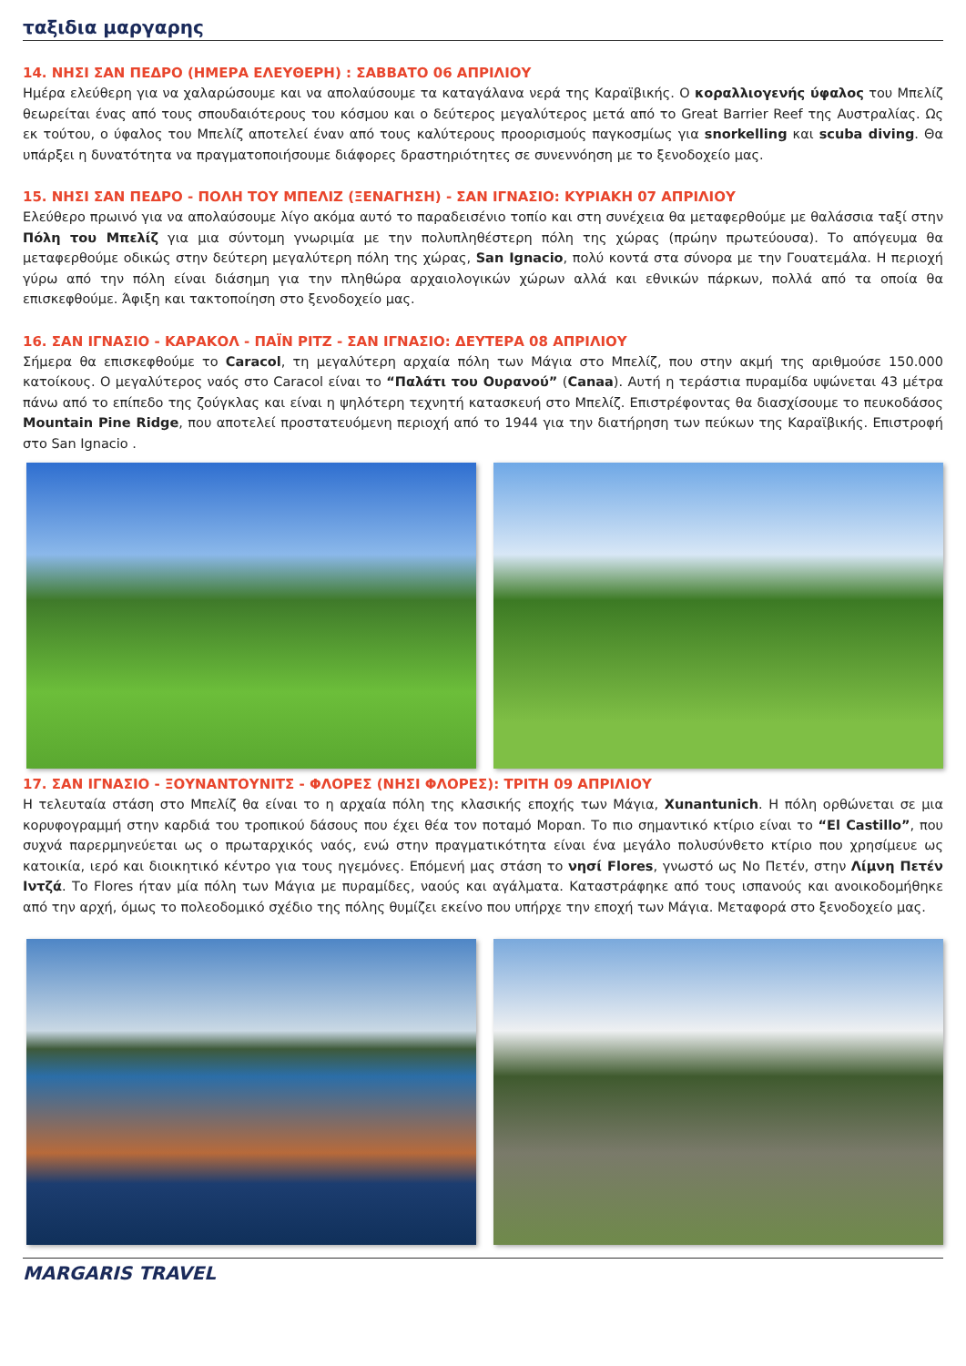ταξιδια μαργαρης
14. ΝΗΣΙ ΣΑΝ ΠΕΔΡΟ (ΗΜΕΡΑ ΕΛΕΥΘΕΡΗ) : ΣΑΒΒΑΤΟ 06 ΑΠΡΙΛΙΟΥ
Ημέρα ελεύθερη για να χαλαρώσουμε και να απολαύσουμε τα καταγάλανα νερά της Καραϊβικής. Ο κοραλλιογενής ύφαλος του Μπελίζ θεωρείται ένας από τους σπουδαιότερους του κόσμου και ο δεύτερος μεγαλύτερος μετά από το Great Barrier Reef της Αυστραλίας. Ως εκ τούτου, ο ύφαλος του Μπελίζ αποτελεί έναν από τους καλύτερους προορισμούς παγκοσμίως για snorkelling και scuba diving. Θα υπάρξει η δυνατότητα να πραγματοποιήσουμε διάφορες δραστηριότητες σε συνεννόηση με το ξενοδοχείο μας.
15. ΝΗΣΙ ΣΑΝ ΠΕΔΡΟ - ΠΟΛΗ ΤΟΥ ΜΠΕΛΙΖ (ΞΕΝΑΓΗΣΗ) - ΣΑΝ ΙΓΝΑΣΙΟ: ΚΥΡΙΑΚΗ 07 ΑΠΡΙΛΙΟΥ
Ελεύθερο πρωινό για να απολαύσουμε λίγο ακόμα αυτό το παραδεισένιο τοπίο και στη συνέχεια θα μεταφερθούμε με θαλάσσια ταξί στην Πόλη του Μπελίζ για μια σύντομη γνωριμία με την πολυπληθέστερη πόλη της χώρας (πρώην πρωτεύουσα). Το απόγευμα θα μεταφερθούμε οδικώς στην δεύτερη μεγαλύτερη πόλη της χώρας, San Ignacio, πολύ κοντά στα σύνορα με την Γουατεμάλα. Η περιοχή γύρω από την πόλη είναι διάσημη για την πληθώρα αρχαιολογικών χώρων αλλά και εθνικών πάρκων, πολλά από τα οποία θα επισκεφθούμε. Άφιξη και τακτοποίηση στο ξενοδοχείο μας.
16. ΣΑΝ ΙΓΝΑΣΙΟ - ΚΑΡΑΚΟΛ - ΠΑΪΝ ΡΙΤΖ - ΣΑΝ ΙΓΝΑΣΙΟ: ΔΕΥΤΕΡΑ 08 ΑΠΡΙΛΙΟΥ
Σήμερα θα επισκεφθούμε το Caracol, τη μεγαλύτερη αρχαία πόλη των Μάγια στο Μπελίζ, που στην ακμή της αριθμούσε 150.000 κατοίκους. Ο μεγαλύτερος ναός στο Caracol είναι το “Παλάτι του Ουρανού” (Canaa). Αυτή η τεράστια πυραμίδα υψώνεται 43 μέτρα πάνω από το επίπεδο της ζούγκλας και είναι η ψηλότερη τεχνητή κατασκευή στο Μπελίζ. Επιστρέφοντας θα διασχίσουμε το πευκοδάσος Mountain Pine Ridge, που αποτελεί προστατευόμενη περιοχή από το 1944 για την διατήρηση των πεύκων της Καραϊβικής. Επιστροφή στο San Ignacio .
17. ΣΑΝ ΙΓΝΑΣΙΟ - ΞΟΥΝΑΝΤΟΥΝΙΤΣ - ΦΛΟΡΕΣ (ΝΗΣΙ ΦΛΟΡΕΣ): ΤΡΙΤΗ 09 ΑΠΡΙΛΙΟΥ
Η τελευταία στάση στο Μπελίζ θα είναι το η αρχαία πόλη της κλασικής εποχής των Μάγια, Xunantunich. Η πόλη ορθώνεται σε μια κορυφογραμμή στην καρδιά του τροπικού δάσους που έχει θέα τον ποταμό Μοpαn. Το πιο σημαντικό κτίριο είναι το “El Castillo”, που συχνά παρερμηνεύεται ως ο πρωταρχικός ναός, ενώ στην πραγματικότητα είναι ένα μεγάλο πολυσύνθετο κτίριο που χρησίμευε ως κατοικία, ιερό και διοικητικό κέντρο για τους ηγεμόνες. Επόμενή μας στάση το νησί Flores, γνωστό ως Νο Πετέν, στην Λίμνη Πετέν Ιντζά. Το Flores ήταν μία πόλη των Μάγια με πυραμίδες, ναούς και αγάλματα. Καταστράφηκε από τους ισπανούς και ανοικοδομήθηκε από την αρχή, όμως το πολεοδομικό σχέδιο της πόλης θυμίζει εκείνο που υπήρχε την εποχή των Μάγια. Μεταφορά στο ξενοδοχείο μας.
MARGARIS TRAVEL